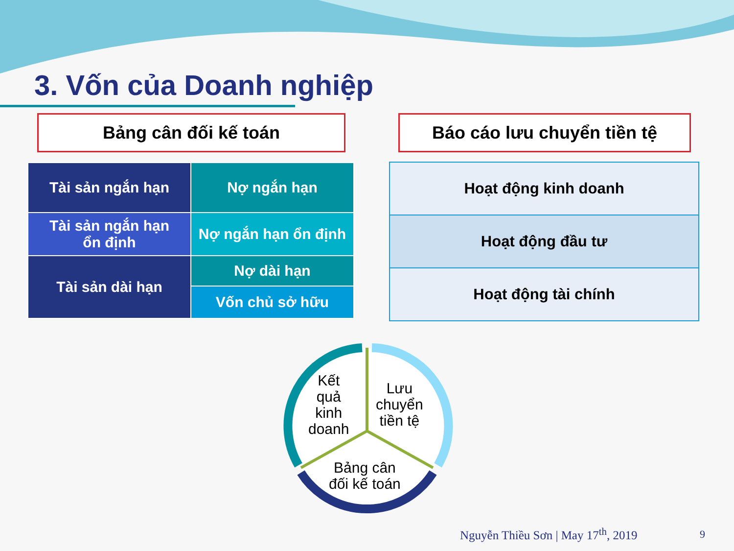3. Vốn của Doanh nghiệp
Bảng cân đối kế toán Báo cáo lưu chuyển tiền tệ
| Tài sản ngắn hạn | Nợ ngắn hạn |
| Tài sản ngắn hạn ổn định | Nợ ngắn hạn ổn định |
| Tài sản dài hạn | Nợ dài hạn |
| | Vốn chủ sở hữu |
| Hoạt động kinh doanh |
| Hoạt động đầu tư |
| Hoạt động tài chính |
Kết
quả
kinh
doanh
Lưu
chuyển
tiền tệ
Bảng cân
đối kế toán
Nguyễn Thiều Sơn | May 17<sup>th</sup>, 2019
9